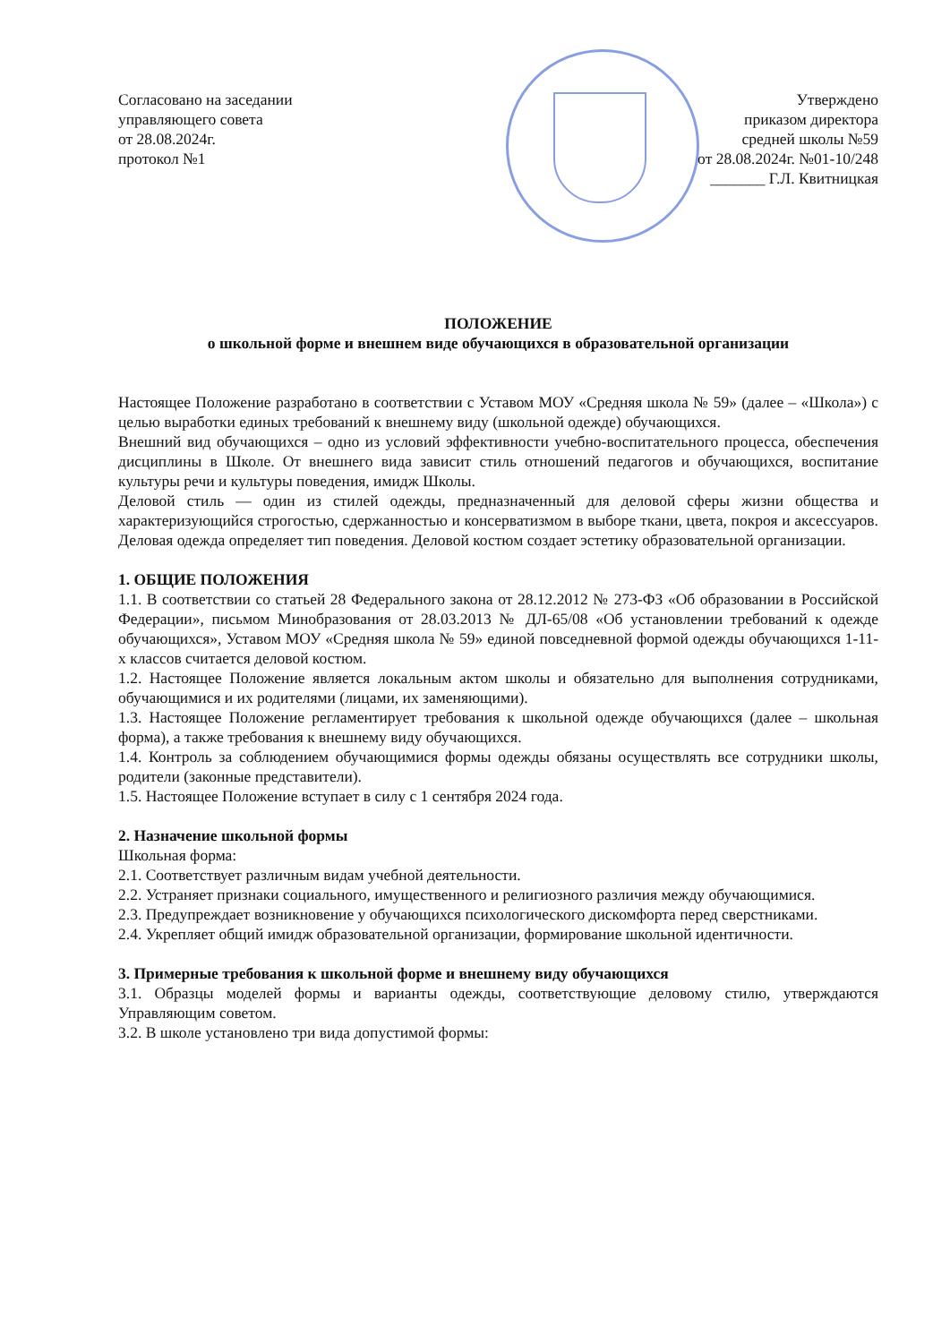Согласовано на заседании
управляющего совета
от 28.08.2024г.
протокол №1
Утверждено
приказом директора
средней школы №59
от 28.08.2024г. №01-10/248
_______ Г.Л. Квитницкая
ПОЛОЖЕНИЕ
о школьной форме и внешнем виде обучающихся в образовательной организации
Настоящее Положение разработано в соответствии с Уставом МОУ «Средняя школа № 59» (далее – «Школа») с целью выработки единых требований к внешнему виду (школьной одежде) обучающихся.
Внешний вид обучающихся – одно из условий эффективности учебно-воспитательного процесса, обеспечения дисциплины в Школе. От внешнего вида зависит стиль отношений педагогов и обучающихся, воспитание культуры речи и культуры поведения, имидж Школы.
Деловой стиль — один из стилей одежды, предназначенный для деловой сферы жизни общества и характеризующийся строгостью, сдержанностью и консерватизмом в выборе ткани, цвета, покроя и аксессуаров. Деловая одежда определяет тип поведения. Деловой костюм создает эстетику образовательной организации.
1. ОБЩИЕ ПОЛОЖЕНИЯ
1.1. В соответствии со статьей 28 Федерального закона от 28.12.2012 № 273-ФЗ «Об образовании в Российской Федерации», письмом Минобразования от 28.03.2013 № ДЛ-65/08 «Об установлении требований к одежде обучающихся», Уставом МОУ «Средняя школа № 59» единой повседневной формой одежды обучающихся 1-11-х классов считается деловой костюм.
1.2. Настоящее Положение является локальным актом школы и обязательно для выполнения сотрудниками, обучающимися и их родителями (лицами, их заменяющими).
1.3. Настоящее Положение регламентирует требования к школьной одежде обучающихся (далее – школьная форма), а также требования к внешнему виду обучающихся.
1.4. Контроль за соблюдением обучающимися формы одежды обязаны осуществлять все сотрудники школы, родители (законные представители).
1.5. Настоящее Положение вступает в силу с 1 сентября 2024 года.
2. Назначение школьной формы
Школьная форма:
2.1. Соответствует различным видам учебной деятельности.
2.2. Устраняет признаки социального, имущественного и религиозного различия между обучающимися.
2.3. Предупреждает возникновение у обучающихся психологического дискомфорта перед сверстниками.
2.4. Укрепляет общий имидж образовательной организации, формирование школьной идентичности.
3. Примерные требования к школьной форме и внешнему виду обучающихся
3.1. Образцы моделей формы и варианты одежды, соответствующие деловому стилю, утверждаются Управляющим советом.
3.2. В школе установлено три вида допустимой формы: